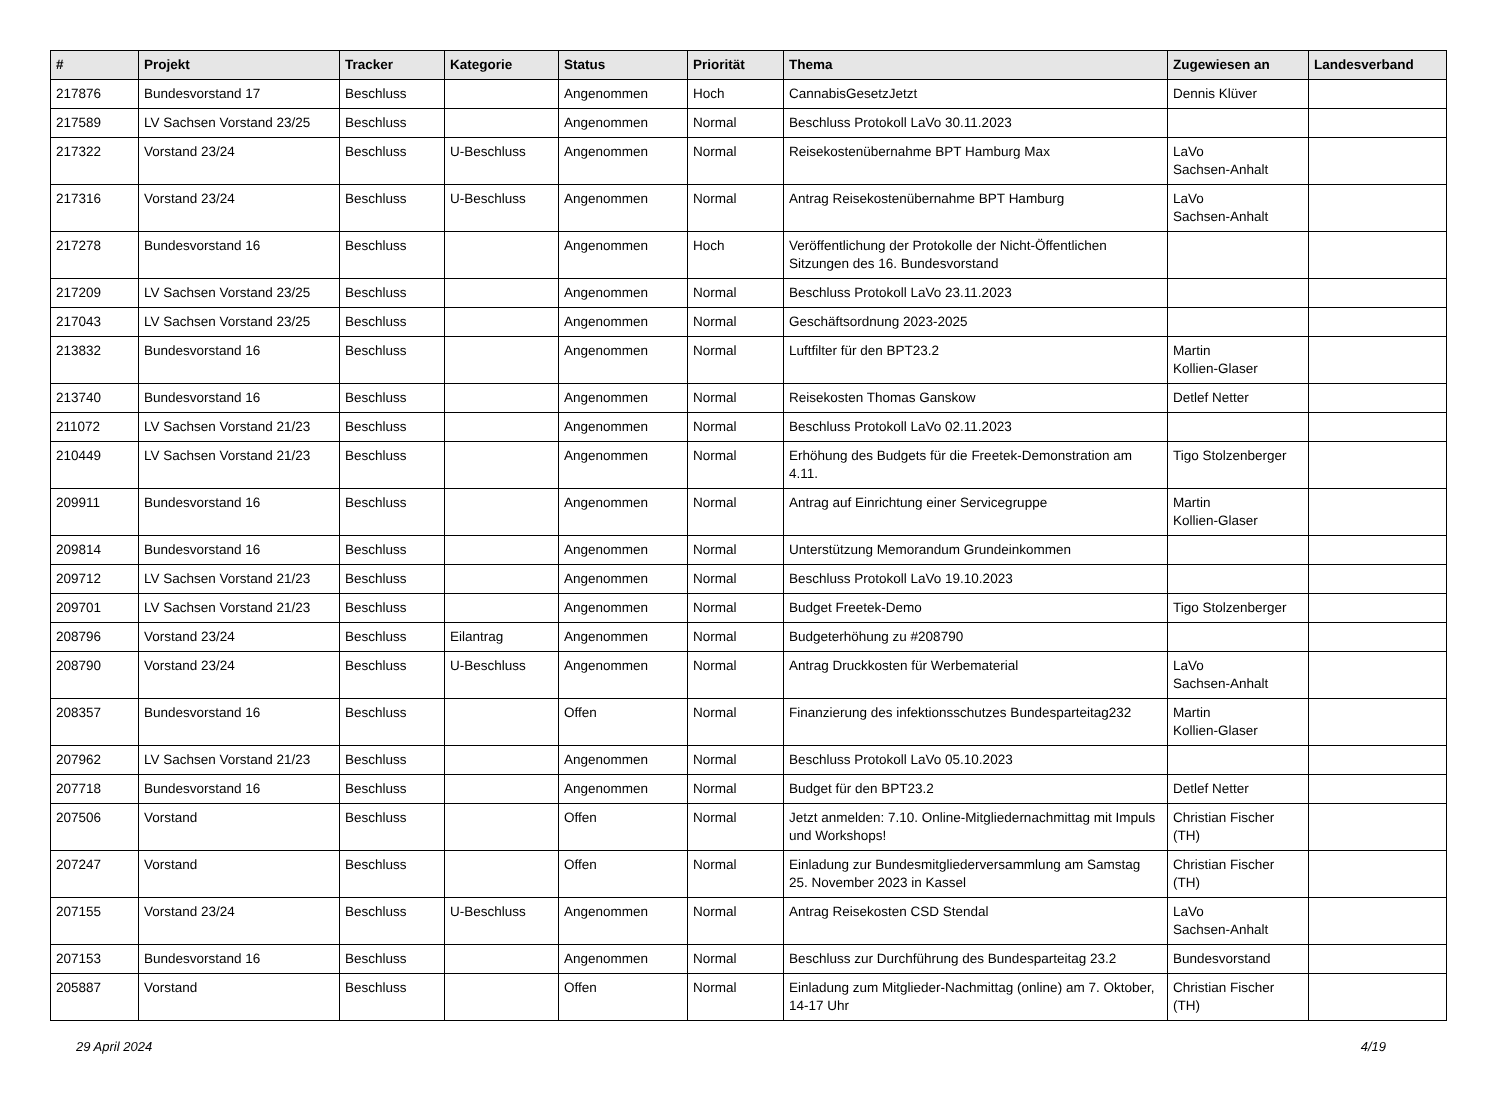| # | Projekt | Tracker | Kategorie | Status | Priorität | Thema | Zugewiesen an | Landesverband |
| --- | --- | --- | --- | --- | --- | --- | --- | --- |
| 217876 | Bundesvorstand 17 | Beschluss | | Angenommen | Hoch | CannabisGesetzJetzt | Dennis Klüver | |
| 217589 | LV Sachsen Vorstand 23/25 | Beschluss | | Angenommen | Normal | Beschluss Protokoll LaVo 30.11.2023 | | |
| 217322 | Vorstand 23/24 | Beschluss | U-Beschluss | Angenommen | Normal | Reisekostenübernahme BPT Hamburg Max | LaVo Sachsen-Anhalt | |
| 217316 | Vorstand 23/24 | Beschluss | U-Beschluss | Angenommen | Normal | Antrag Reisekostenübernahme BPT Hamburg | LaVo Sachsen-Anhalt | |
| 217278 | Bundesvorstand 16 | Beschluss | | Angenommen | Hoch | Veröffentlichung der Protokolle der Nicht-Öffentlichen Sitzungen des 16. Bundesvorstand | | |
| 217209 | LV Sachsen Vorstand 23/25 | Beschluss | | Angenommen | Normal | Beschluss Protokoll LaVo 23.11.2023 | | |
| 217043 | LV Sachsen Vorstand 23/25 | Beschluss | | Angenommen | Normal | Geschäftsordnung 2023-2025 | | |
| 213832 | Bundesvorstand 16 | Beschluss | | Angenommen | Normal | Luftfilter für den BPT23.2 | Martin Kollien-Glaser | |
| 213740 | Bundesvorstand 16 | Beschluss | | Angenommen | Normal | Reisekosten Thomas Ganskow | Detlef Netter | |
| 211072 | LV Sachsen Vorstand 21/23 | Beschluss | | Angenommen | Normal | Beschluss Protokoll LaVo 02.11.2023 | | |
| 210449 | LV Sachsen Vorstand 21/23 | Beschluss | | Angenommen | Normal | Erhöhung des Budgets für die Freetek-Demonstration am 4.11. | Tigo Stolzenberger | |
| 209911 | Bundesvorstand 16 | Beschluss | | Angenommen | Normal | Antrag auf Einrichtung einer Servicegruppe | Martin Kollien-Glaser | |
| 209814 | Bundesvorstand 16 | Beschluss | | Angenommen | Normal | Unterstützung Memorandum Grundeinkommen | | |
| 209712 | LV Sachsen Vorstand 21/23 | Beschluss | | Angenommen | Normal | Beschluss Protokoll LaVo 19.10.2023 | | |
| 209701 | LV Sachsen Vorstand 21/23 | Beschluss | | Angenommen | Normal | Budget Freetek-Demo | Tigo Stolzenberger | |
| 208796 | Vorstand 23/24 | Beschluss | Eilantrag | Angenommen | Normal | Budgeterhöhung zu #208790 | | |
| 208790 | Vorstand 23/24 | Beschluss | U-Beschluss | Angenommen | Normal | Antrag Druckkosten für Werbematerial | LaVo Sachsen-Anhalt | |
| 208357 | Bundesvorstand 16 | Beschluss | | Offen | Normal | Finanzierung des infektionsschutzes Bundesparteitag232 | Martin Kollien-Glaser | |
| 207962 | LV Sachsen Vorstand 21/23 | Beschluss | | Angenommen | Normal | Beschluss Protokoll LaVo 05.10.2023 | | |
| 207718 | Bundesvorstand 16 | Beschluss | | Angenommen | Normal | Budget für den BPT23.2 | Detlef Netter | |
| 207506 | Vorstand | Beschluss | | Offen | Normal | Jetzt anmelden: 7.10. Online-Mitgliedernachmittag mit Impuls und Workshops! | Christian Fischer (TH) | |
| 207247 | Vorstand | Beschluss | | Offen | Normal | Einladung zur Bundesmitgliederversammlung am Samstag 25. November 2023 in Kassel | Christian Fischer (TH) | |
| 207155 | Vorstand 23/24 | Beschluss | U-Beschluss | Angenommen | Normal | Antrag Reisekosten CSD Stendal | LaVo Sachsen-Anhalt | |
| 207153 | Bundesvorstand 16 | Beschluss | | Angenommen | Normal | Beschluss zur Durchführung des Bundesparteitag 23.2 | Bundesvorstand | |
| 205887 | Vorstand | Beschluss | | Offen | Normal | Einladung zum Mitglieder-Nachmittag (online) am 7. Oktober, 14-17 Uhr | Christian Fischer (TH) | |
29 April 2024 4/19